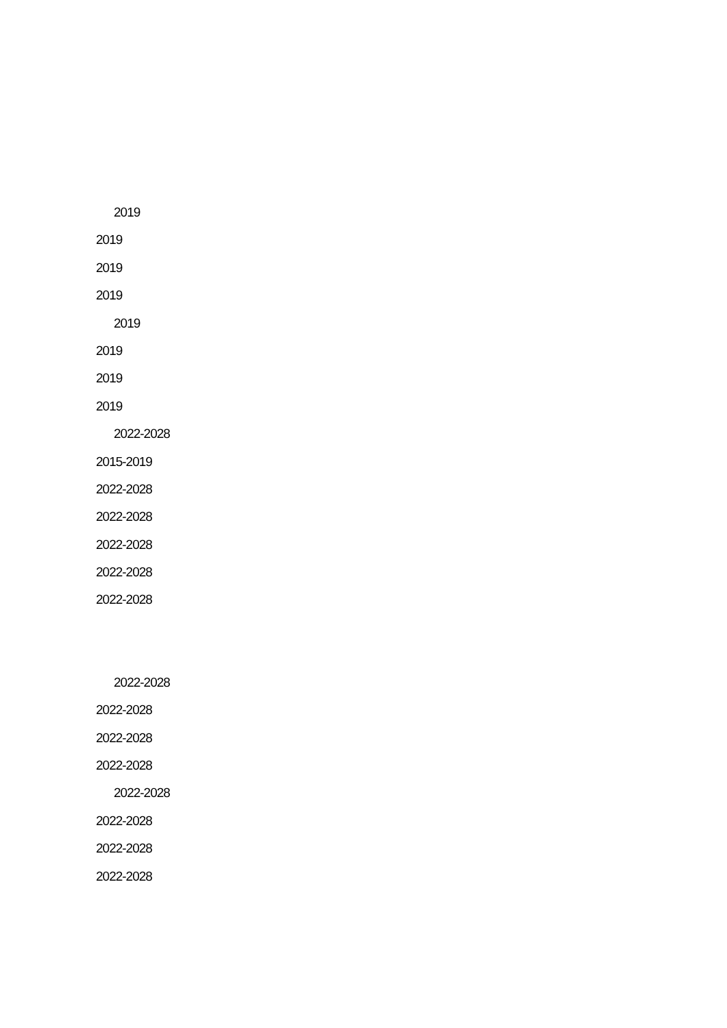2019
2019
2019
2019
2019
2019
2019
2019
2022-2028
2015-2019
2022-2028
2022-2028
2022-2028
2022-2028
2022-2028
2022-2028
2022-2028
2022-2028
2022-2028
2022-2028
2022-2028
2022-2028
2022-2028